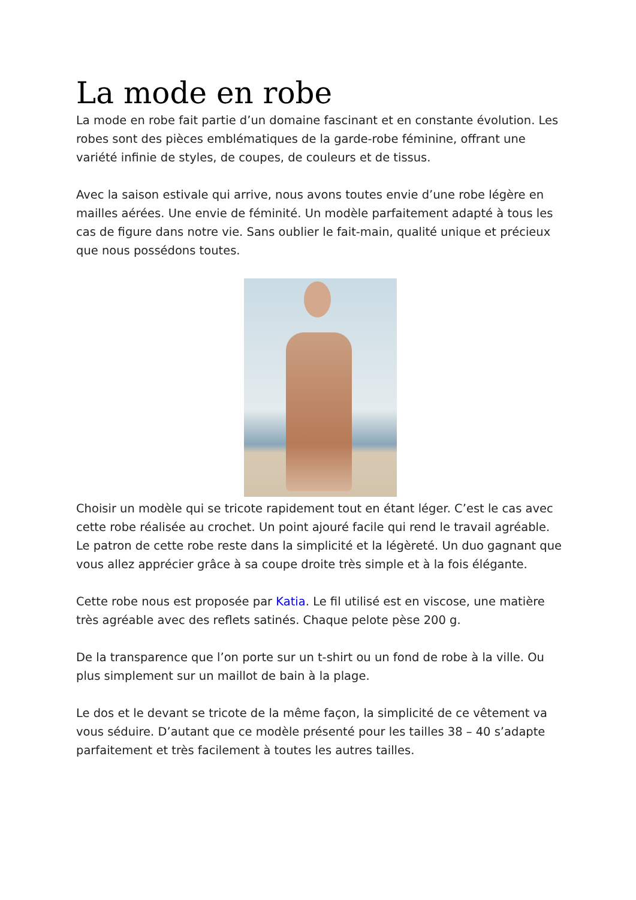La mode en robe
La mode en robe fait partie d’un domaine fascinant et en constante évolution. Les robes sont des pièces emblématiques de la garde-robe féminine, offrant une variété infinie de styles, de coupes, de couleurs et de tissus.
Avec la saison estivale qui arrive, nous avons toutes envie d’une robe légère en mailles aérées. Une envie de féminité. Un modèle parfaitement adapté à tous les cas de figure dans notre vie. Sans oublier le fait-main, qualité unique et précieux que nous possédons toutes.
Choisir un modèle qui se tricote rapidement tout en étant léger. C’est le cas avec cette robe réalisée au crochet. Un point ajouré facile qui rend le travail agréable. Le patron de cette robe reste dans la simplicité et la légèreté. Un duo gagnant que vous allez apprécier grâce à sa coupe droite très simple et à la fois élégante.
Cette robe nous est proposée par Katia. Le fil utilisé est en viscose, une matière très agréable avec des reflets satinés. Chaque pelote pèse 200 g.
De la transparence que l’on porte sur un t-shirt ou un fond de robe à la ville. Ou plus simplement sur un maillot de bain à la plage.
Le dos et le devant se tricote de la même façon, la simplicité de ce vêtement va vous séduire. D’autant que ce modèle présenté pour les tailles 38 – 40 s’adapte parfaitement et très facilement à toutes les autres tailles.